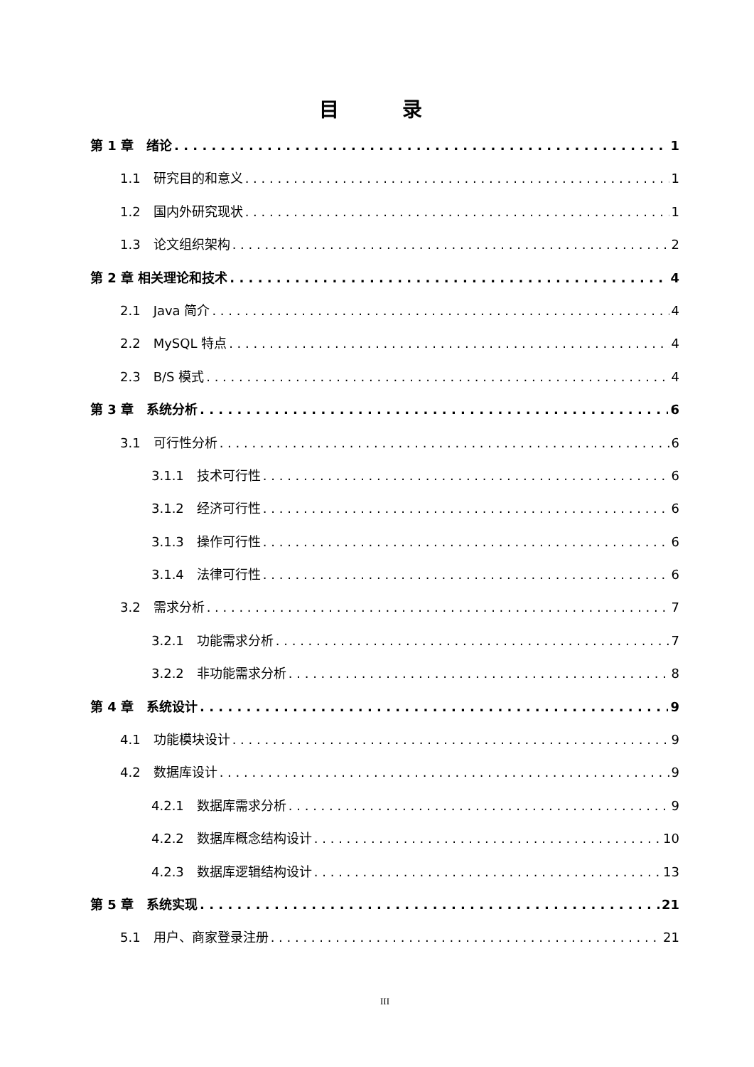目 录
第 1 章　绪论 1
1.1　研究目的和意义 1
1.2　国内外研究现状 1
1.3　论文组织架构 2
第 2 章 相关理论和技术 4
2.1　Java 简介 4
2.2　MySQL 特点 4
2.3　B/S 模式 4
第 3 章　系统分析 6
3.1　可行性分析 6
3.1.1　技术可行性 6
3.1.2　经济可行性 6
3.1.3　操作可行性 6
3.1.4　法律可行性 6
3.2　需求分析 7
3.2.1　功能需求分析 7
3.2.2　非功能需求分析 8
第 4 章　系统设计 9
4.1　功能模块设计 9
4.2　数据库设计 9
4.2.1　数据库需求分析 9
4.2.2　数据库概念结构设计 10
4.2.3　数据库逻辑结构设计 13
第 5 章　系统实现 21
5.1　用户、商家登录注册 21
III